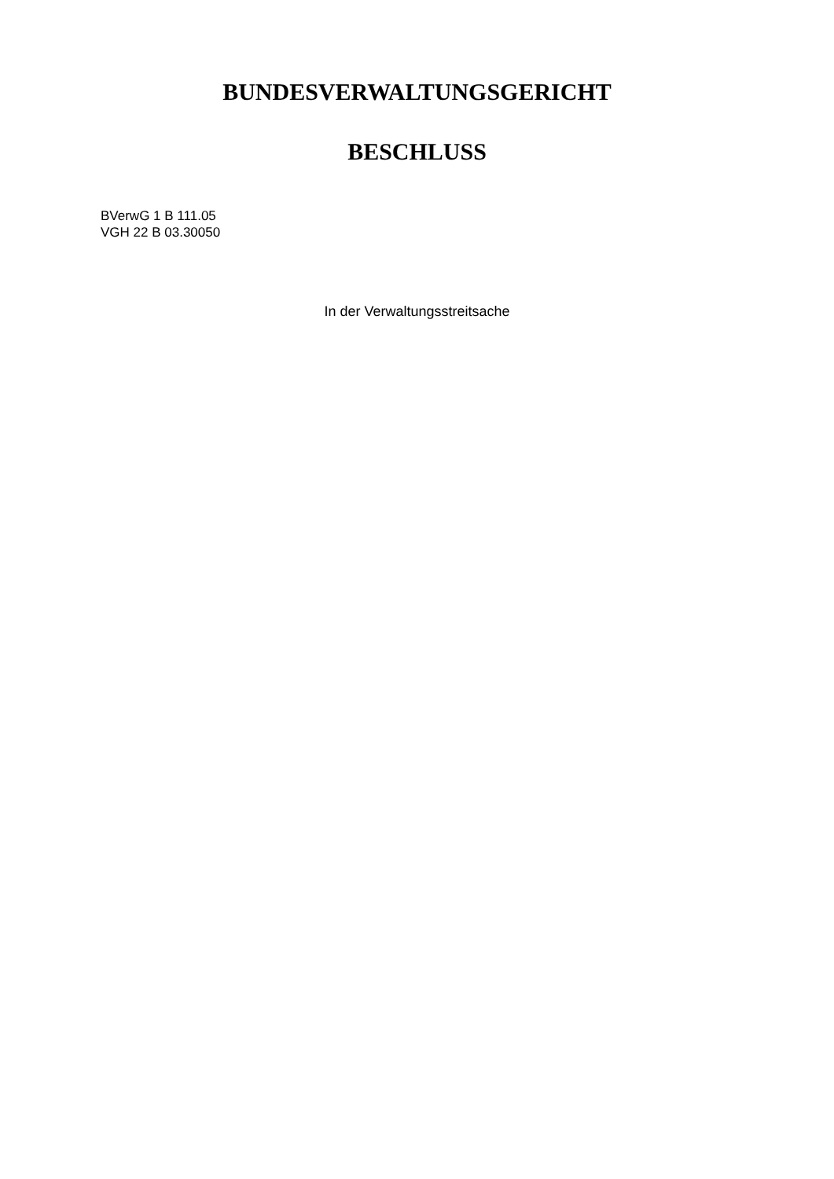BUNDESVERWALTUNGSGERICHT
BESCHLUSS
BVerwG 1 B 111.05
VGH 22 B 03.30050
In der Verwaltungsstreitsache